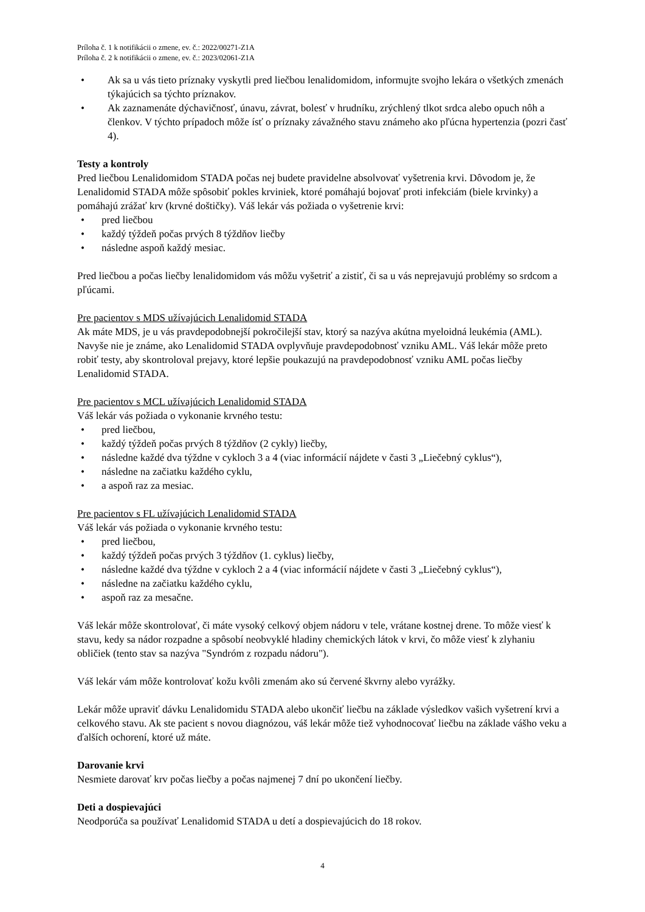Príloha č. 1 k notifikácii o zmene, ev. č.: 2022/00271-Z1A
Príloha č. 2 k notifikácii o zmene, ev. č.: 2023/02061-Z1A
• Ak sa u vás tieto príznaky vyskytli pred liečbou lenalidomidom, informujte svojho lekára o všetkých zmenách týkajúcich sa týchto príznakov.
• Ak zaznamenáte dýchavičnosť, únavu, závrat, bolesť v hrudníku, zrýchlený tlkot srdca alebo opuch nôh a členkov. V týchto prípadoch môže ísť o príznaky závažného stavu známeho ako pľúcna hypertenzia (pozri časť 4).
Testy a kontroly
Pred liečbou Lenalidomidom STADA počas nej budete pravidelne absolvovať vyšetrenia krvi. Dôvodom je, že Lenalidomid STADA môže spôsobiť pokles krviniek, ktoré pomáhajú bojovať proti infekciám (biele krvinky) a pomáhajú zrážať krv (krvné doštičky). Váš lekár vás požiada o vyšetrenie krvi:
• pred liečbou
• každý týždeň počas prvých 8 týždňov liečby
• následne aspoň každý mesiac.
Pred liečbou a počas liečby lenalidomidom vás môžu vyšetriť a zistiť, či sa u vás neprejavujú problémy so srdcom a pľúcami.
Pre pacientov s MDS užívajúcich Lenalidomid STADA
Ak máte MDS, je u vás pravdepodobnejší pokročilejší stav, ktorý sa nazýva akútna myeloidná leukémia (AML). Navyše nie je známe, ako Lenalidomid STADA ovplyvňuje pravdepodobnosť vzniku AML. Váš lekár môže preto robiť testy, aby skontroloval prejavy, ktoré lepšie poukazujú na pravdepodobnosť vzniku AML počas liečby Lenalidomid STADA.
Pre pacientov s MCL užívajúcich Lenalidomid STADA
Váš lekár vás požiada o vykonanie krvného testu:
• pred liečbou,
• každý týždeň počas prvých 8 týždňov (2 cykly) liečby,
• následne každé dva týždne v cykloch 3 a 4 (viac informácií nájdete v časti 3 „Liečebný cyklus“),
• následne na začiatku každého cyklu,
• a aspoň raz za mesiac.
Pre pacientov s FL užívajúcich Lenalidomid STADA
Váš lekár vás požiada o vykonanie krvného testu:
• pred liečbou,
• každý týždeň počas prvých 3 týždňov (1. cyklus) liečby,
• následne každé dva týždne v cykloch 2 a 4 (viac informácií nájdete v časti 3 „Liečebný cyklus“),
• následne na začiatku každého cyklu,
• aspoň raz za mesačne.
Váš lekár môže skontrolovať, či máte vysoký celkový objem nádoru v tele, vrátane kostnej drene. To môže viesť k stavu, kedy sa nádor rozpadne a spôsobí neobvyklé hladiny chemických látok v krvi, čo môže viesť k zlyhaniu obličiek (tento stav sa nazýva "Syndróm z rozpadu nádoru").
Váš lekár vám môže kontrolovať kožu kvôli zmenám ako sú červené škvrny alebo vyrážky.
Lekár môže upraviť dávku Lenalidomidu STADA alebo ukončiť liečbu na základe výsledkov vašich vyšetrení krvi a celkového stavu. Ak ste pacient s novou diagnózou, váš lekár môže tiež vyhodnocovať liečbu na základe vášho veku a ďalších ochorení, ktoré už máte.
Darovanie krvi
Nesmiete darovať krv počas liečby a počas najmenej 7 dní po ukončení liečby.
Deti a dospievajúci
Neodporúča sa používať Lenalidomid STADA u detí a dospievajúcich do 18 rokov.
4